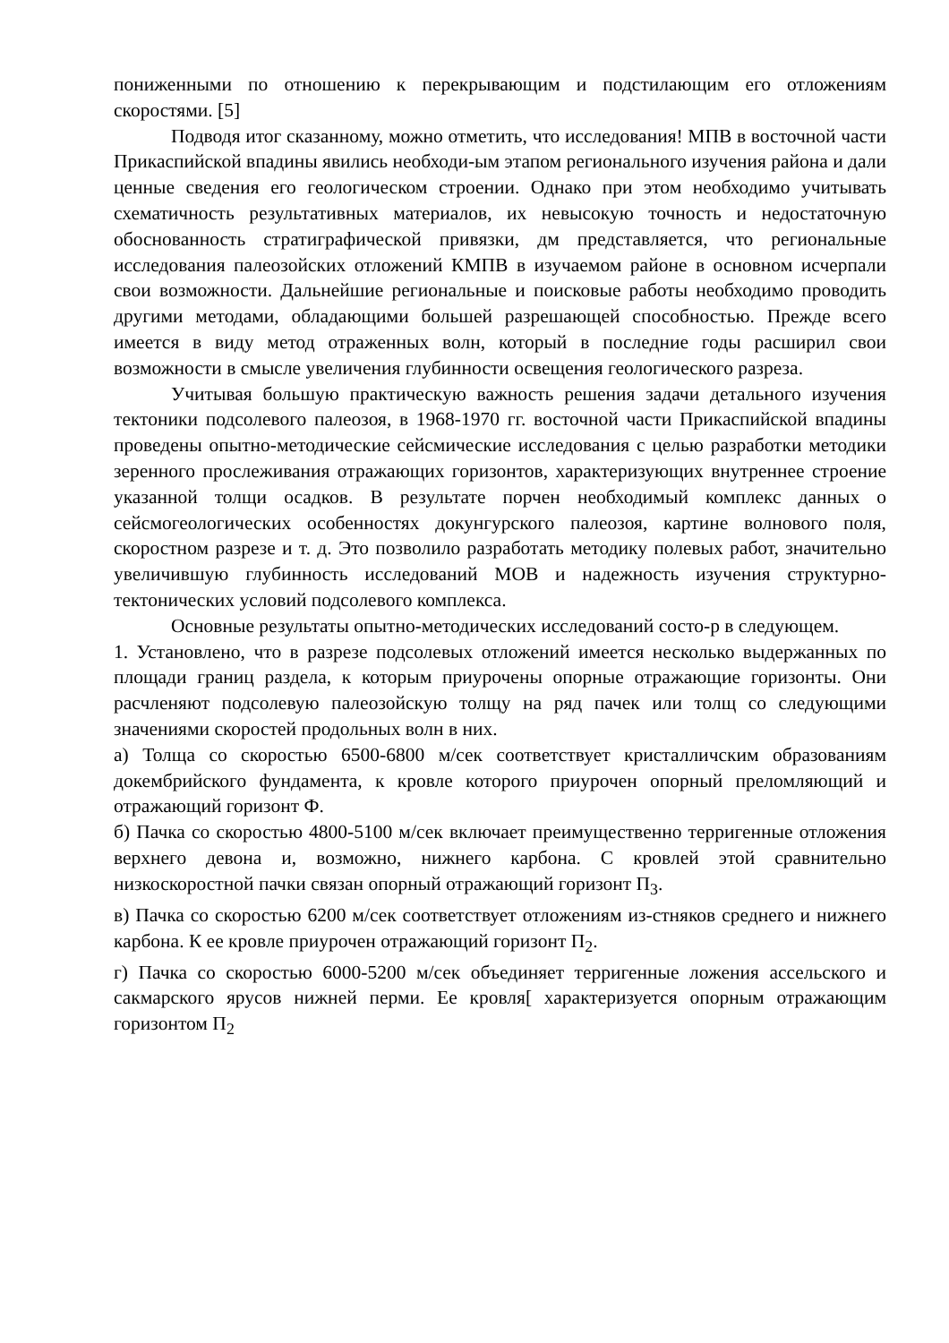пониженными по отношению к перекрывающим и подстилающим его отложениям скоростями. [5]
Подводя итог сказанному, можно отметить, что исследования! МПВ в восточной части Прикаспийской впадины явились необходи-ым этапом регионального изучения района и дали ценные сведения его геологическом строении. Однако при этом необходимо учитывать схематичность результативных материалов, их невысокую точность и недостаточную обоснованность стратиграфической привязки, дм представляется, что региональные исследования палеозойских отложений КМПВ в изучаемом районе в основном исчерпали свои возможности. Дальнейшие региональные и поисковые работы необходимо проводить другими методами, обладающими большей разрешающей способностью. Прежде всего имеется в виду метод отраженных волн, который в последние годы расширил свои возможности в смысле увеличения глубинности освещения геологического разреза.
Учитывая большую практическую важность решения задачи детального изучения тектоники подсолевого палеозоя, в 1968-1970 гг. восточной части Прикаспийской впадины проведены опытно-методические сейсмические исследования с целью разработки методики зеренного прослеживания отражающих горизонтов, характеризующих внутреннее строение указанной толщи осадков. В результате порчен необходимый комплекс данных о сейсмогеологических особенностях докунгурского палеозоя, картине волнового поля, скоростном разрезе и т. д. Это позволило разработать методику полевых работ, значительно увеличившую глубинность исследований МОВ и надежность изучения структурно-тектонических условий подсолевого комплекса.
Основные результаты опытно-методических исследований состо-р в следующем.
1. Установлено, что в разрезе подсолевых отложений имеется несколько выдержанных по площади границ раздела, к которым приурочены опорные отражающие горизонты. Они расчленяют подсолевую палеозойскую толщу на ряд пачек или толщ со следующими значениями скоростей продольных волн в них.
а) Толща со скоростью 6500-6800 м/сек соответствует кристалличским образованиям докембрийского фундамента, к кровле которого приурочен опорный преломляющий и отражающий горизонт Ф.
б) Пачка со скоростью 4800-5100 м/сек включает преимущественно терригенные отложения верхнего девона и, возможно, нижнего карбона. С кровлей этой сравнительно низкоскоростной пачки связан опорный отражающий горизонт П<sub>3</sub>.
в) Пачка со скоростью 6200 м/сек соответствует отложениям из-стняков среднего и нижнего карбона. К ее кровле приурочен отражающий горизонт П<sub>2</sub>.
г) Пачка со скоростью 6000-5200 м/сек объединяет терригенные ложения ассельского и сакмарского ярусов нижней перми. Ее кровля[ характеризуется опорным отражающим горизонтом П<sub>2</sub>